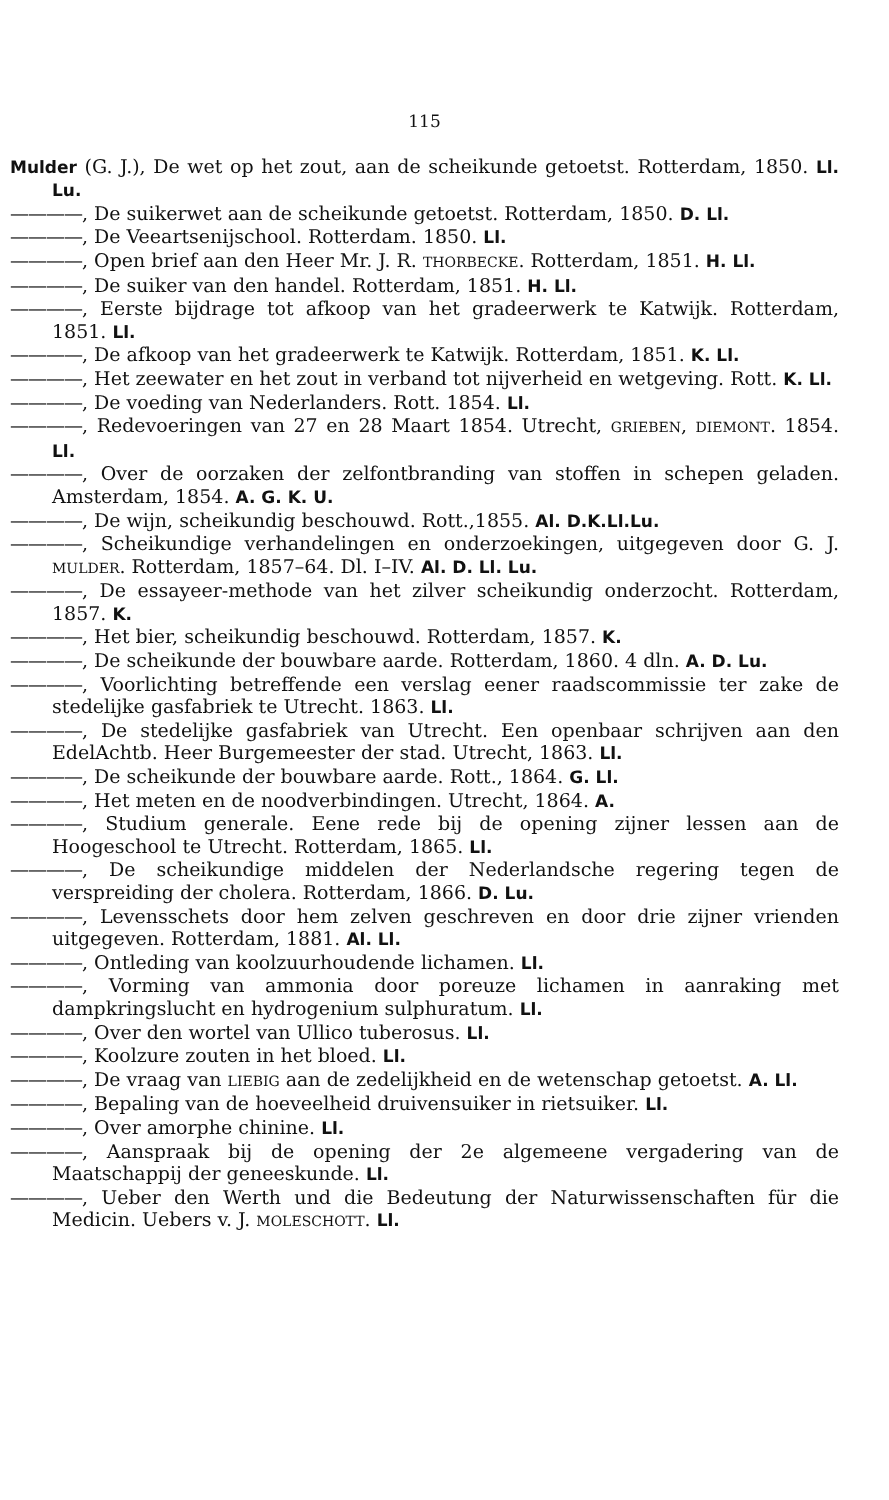115
Mulder (G. J.), De wet op het zout, aan de scheikunde getoetst. Rotterdam, 1850. Ll. Lu.
————, De suikerwet aan de scheikunde getoetst. Rotterdam, 1850. D. Ll.
————, De Veeartsenijschool. Rotterdam. 1850. Ll.
————, Open brief aan den Heer Mr. J. R. THORBECKE. Rotterdam, 1851. H. Ll.
————, De suiker van den handel. Rotterdam, 1851. H. Ll.
————, Eerste bijdrage tot afkoop van het gradeerwerk te Katwijk. Rotterdam, 1851. Ll.
————, De afkoop van het gradeerwerk te Katwijk. Rotterdam, 1851. K. Ll.
————, Het zeewater en het zout in verband tot nijverheid en wetgeving. Rott. K. Ll.
————, De voeding van Nederlanders. Rott. 1854. Ll.
————, Redevoeringen van 27 en 28 Maart 1854. Utrecht, GRIEBEN, DIEMONT. 1854. Ll.
————, Over de oorzaken der zelfontbranding van stoffen in schepen geladen. Amsterdam, 1854. A. G. K. U.
————, De wijn, scheikundig beschouwd. Rott.,1855. Al. D.K.Ll.Lu.
————, Scheikundige verhandelingen en onderzoekingen, uitgegeven door G. J. MULDER. Rotterdam, 1857–64. Dl. I–IV. Al. D. Ll. Lu.
————, De essayeer-methode van het zilver scheikundig onderzocht. Rotterdam, 1857. K.
————, Het bier, scheikundig beschouwd. Rotterdam, 1857. K.
————, De scheikunde der bouwbare aarde. Rotterdam, 1860. 4 dln. A. D. Lu.
————, Voorlichting betreffende een verslag eener raadscommissie ter zake de stedelijke gasfabriek te Utrecht. 1863. Ll.
————, De stedelijke gasfabriek van Utrecht. Een openbaar schrijven aan den EdelAchtb. Heer Burgemeester der stad. Utrecht, 1863. Ll.
————, De scheikunde der bouwbare aarde. Rott., 1864. G. Ll.
————, Het meten en de noodverbindingen. Utrecht, 1864. A.
————, Studium generale. Eene rede bij de opening zijner lessen aan de Hoogeschool te Utrecht. Rotterdam, 1865. Ll.
————, De scheikundige middelen der Nederlandsche regering tegen de verspreiding der cholera. Rotterdam, 1866. D. Lu.
————, Levensschets door hem zelven geschreven en door drie zijner vrienden uitgegeven. Rotterdam, 1881. Al. Ll.
————, Ontleding van koolzuurhoudende lichamen. Ll.
————, Vorming van ammonia door poreuze lichamen in aanraking met dampkringslucht en hydrogenium sulphuratum. Ll.
————, Over den wortel van Ullico tuberosus. Ll.
————, Koolzure zouten in het bloed. Ll.
————, De vraag van LIEBIG aan de zedelijkheid en de wetenschap getoetst. A. Ll.
————, Bepaling van de hoeveelheid druivensuiker in rietsuiker. Ll.
————, Over amorphe chinine. Ll.
————, Aanspraak bij de opening der 2e algemeene vergadering van de Maatschappij der geneeskunde. Ll.
————, Ueber den Werth und die Bedeutung der Naturwissenschaften für die Medicin. Uebers v. J. MOLESCHOTT. Ll.